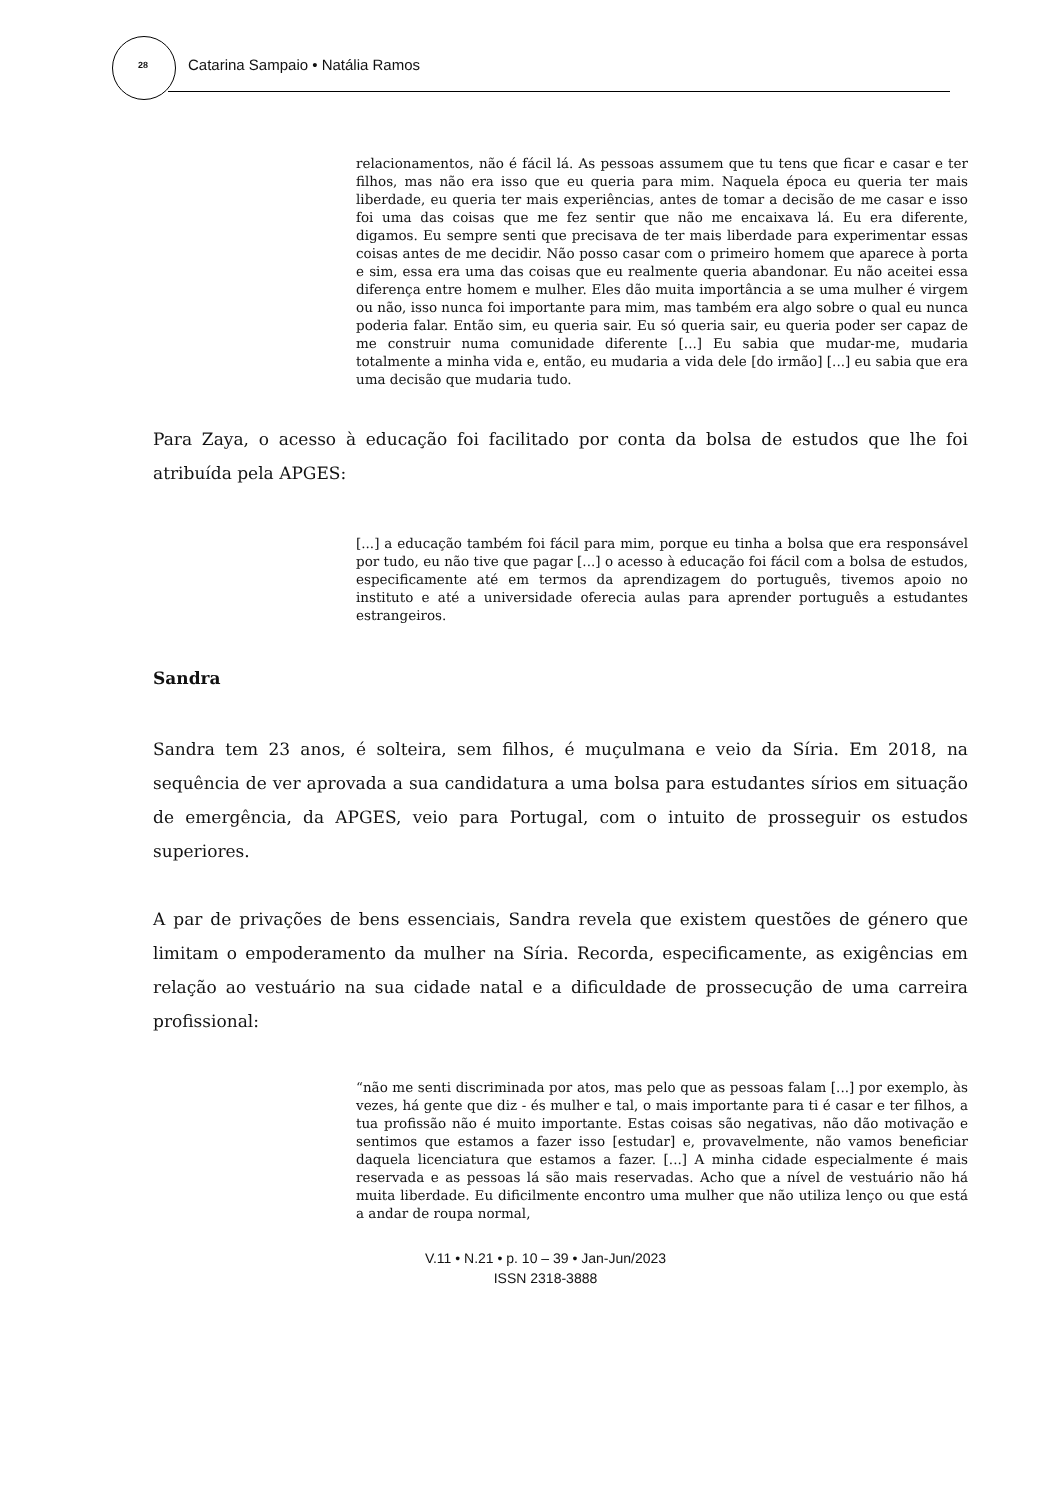28 Catarina Sampaio • Natália Ramos
relacionamentos, não é fácil lá. As pessoas assumem que tu tens que ficar e casar e ter filhos, mas não era isso que eu queria para mim. Naquela época eu queria ter mais liberdade, eu queria ter mais experiências, antes de tomar a decisão de me casar e isso foi uma das coisas que me fez sentir que não me encaixava lá. Eu era diferente, digamos. Eu sempre senti que precisava de ter mais liberdade para experimentar essas coisas antes de me decidir. Não posso casar com o primeiro homem que aparece à porta e sim, essa era uma das coisas que eu realmente queria abandonar. Eu não aceitei essa diferença entre homem e mulher. Eles dão muita importância a se uma mulher é virgem ou não, isso nunca foi importante para mim, mas também era algo sobre o qual eu nunca poderia falar. Então sim, eu queria sair. Eu só queria sair, eu queria poder ser capaz de me construir numa comunidade diferente [...] Eu sabia que mudar-me, mudaria totalmente a minha vida e, então, eu mudaria a vida dele [do irmão] [...] eu sabia que era uma decisão que mudaria tudo.
Para Zaya, o acesso à educação foi facilitado por conta da bolsa de estudos que lhe foi atribuída pela APGES:
[...] a educação também foi fácil para mim, porque eu tinha a bolsa que era responsável por tudo, eu não tive que pagar [...] o acesso à educação foi fácil com a bolsa de estudos, especificamente até em termos da aprendizagem do português, tivemos apoio no instituto e até a universidade oferecia aulas para aprender português a estudantes estrangeiros.
Sandra
Sandra tem 23 anos, é solteira, sem filhos, é muçulmana e veio da Síria. Em 2018, na sequência de ver aprovada a sua candidatura a uma bolsa para estudantes sírios em situação de emergência, da APGES, veio para Portugal, com o intuito de prosseguir os estudos superiores.
A par de privações de bens essenciais, Sandra revela que existem questões de género que limitam o empoderamento da mulher na Síria. Recorda, especificamente, as exigências em relação ao vestuário na sua cidade natal e a dificuldade de prossecução de uma carreira profissional:
“não me senti discriminada por atos, mas pelo que as pessoas falam [...] por exemplo, às vezes, há gente que diz - és mulher e tal, o mais importante para ti é casar e ter filhos, a tua profissão não é muito importante. Estas coisas são negativas, não dão motivação e sentimos que estamos a fazer isso [estudar] e, provavelmente, não vamos beneficiar daquela licenciatura que estamos a fazer. [...] A minha cidade especialmente é mais reservada e as pessoas lá são mais reservadas. Acho que a nível de vestuário não há muita liberdade. Eu dificilmente encontro uma mulher que não utiliza lenço ou que está a andar de roupa normal,
V.11 • N.21 • p. 10 – 39 • Jan-Jun/2023
ISSN 2318-3888